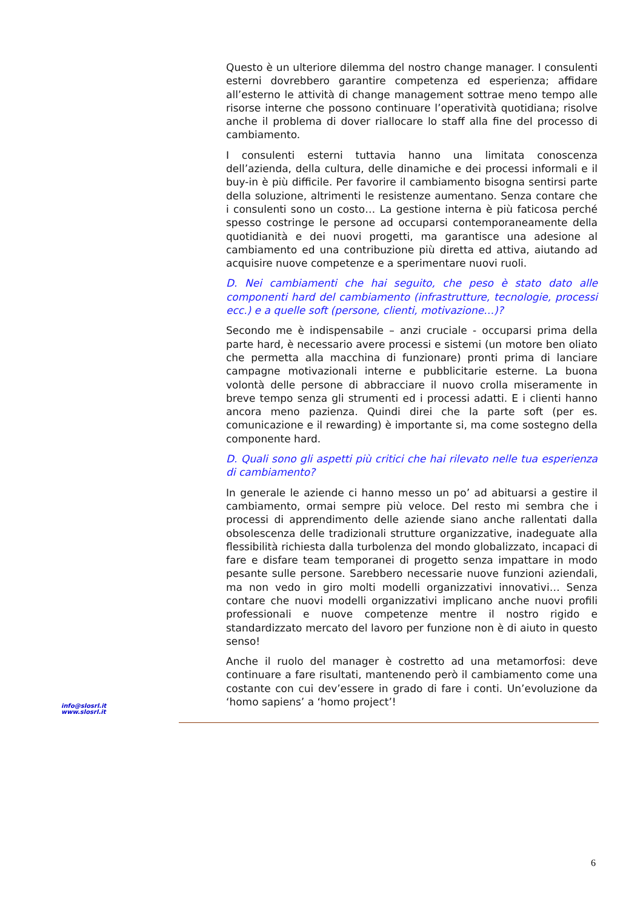Questo è un ulteriore dilemma del nostro change manager. I consulenti esterni dovrebbero garantire competenza ed esperienza; affidare all’esterno le attività di change management sottrae meno tempo alle risorse interne che possono continuare l’operatività quotidiana; risolve anche il problema di dover riallocare lo staff alla fine del processo di cambiamento.
I consulenti esterni tuttavia hanno una limitata conoscenza dell’azienda, della cultura, delle dinamiche e dei processi informali e il buy-in è più difficile. Per favorire il cambiamento bisogna sentirsi parte della soluzione, altrimenti le resistenze aumentano. Senza contare che i consulenti sono un costo… La gestione interna è più faticosa perché spesso costringe le persone ad occuparsi contemporaneamente della quotidianità e dei nuovi progetti, ma garantisce una adesione al cambiamento ed una contribuzione più diretta ed attiva, aiutando ad acquisire nuove competenze e a sperimentare nuovi ruoli.
D. Nei cambiamenti che hai seguito, che peso è stato dato alle componenti hard del cambiamento (infrastrutture, tecnologie, processi ecc.) e a quelle soft (persone, clienti, motivazione…)?
Secondo me è indispensabile – anzi cruciale - occuparsi prima della parte hard, è necessario avere processi e sistemi (un motore ben oliato che permetta alla macchina di funzionare) pronti prima di lanciare campagne motivazionali interne e pubblicitarie esterne. La buona volontà delle persone di abbracciare il nuovo crolla miseramente in breve tempo senza gli strumenti ed i processi adatti. E i clienti hanno ancora meno pazienza. Quindi direi che la parte soft (per es. comunicazione e il rewarding) è importante si, ma come sostegno della componente hard.
D. Quali sono gli aspetti più critici che hai rilevato nelle tua esperienza di cambiamento?
In generale le aziende ci hanno messo un po’ ad abituarsi a gestire il cambiamento, ormai sempre più veloce. Del resto mi sembra che i processi di apprendimento delle aziende siano anche rallentati dalla obsolescenza delle tradizionali strutture organizzative, inadeguate alla flessibilità richiesta dalla turbolenza del mondo globalizzato, incapaci di fare e disfare team temporanei di progetto senza impattare in modo pesante sulle persone. Sarebbero necessarie nuove funzioni aziendali, ma non vedo in giro molti modelli organizzativi innovativi… Senza contare che nuovi modelli organizzativi implicano anche nuovi profili professionali e nuove competenze mentre il nostro rigido e standardizzato mercato del lavoro per funzione non è di aiuto in questo senso!
Anche il ruolo del manager è costretto ad una metamorfosi: deve continuare a fare risultati, mantenendo però il cambiamento come una costante con cui dev’essere in grado di fare i conti. Un’evoluzione da ‘homo sapiens’ a ‘homo project’!
info@slosrl.it
www.slosrl.it
6